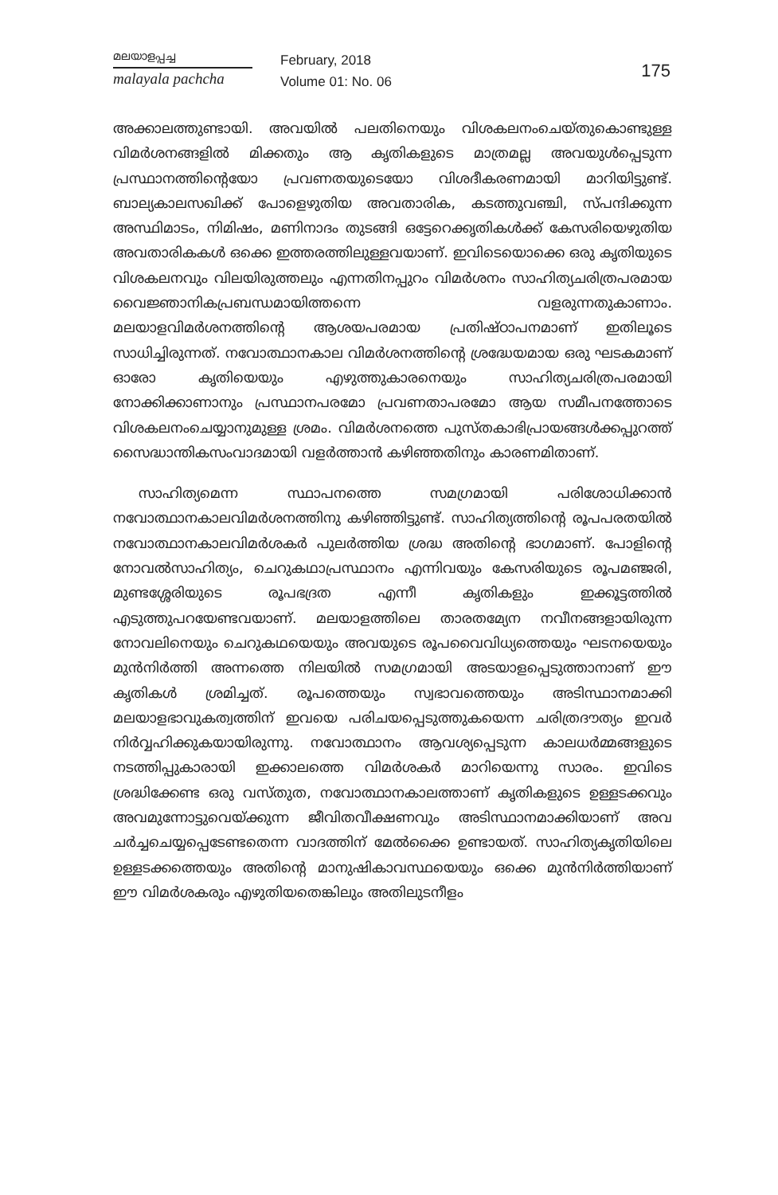മലയാളപ്പച്ച
malayala pachcha
February, 2018
Volume 01: No. 06
175
അക്കാലത്തുണ്ടായി. അവയിൽ പലതിനെയും വിശകലനംചെയ്തുകൊണ്ടുള്ള വിമർശനങ്ങളിൽ മിക്കതും ആ കൃതികളുടെ മാത്രമല്ല അവയുൾപ്പെടുന്ന പ്രസ്ഥാനത്തിന്റെയോ പ്രവണതയുടെയോ വിശദീകരണമായി മാറിയിട്ടുണ്ട്. ബാല്യകാലസഖിക്ക് പോളെഴുതിയ അവതാരിക, കടത്തുവഞ്ചി, സ്പന്ദിക്കുന്ന അസ്ഥിമാടം, നിമിഷം, മണിനാദം തുടങ്ങി ഒട്ടേറെക്കൃതികൾക്ക് കേസരിയെഴുതിയ അവതാരികകൾ ഒക്കെ ഇത്തരത്തിലുള്ളവയാണ്. ഇവിടെയൊക്കെ ഒരു കൃതിയുടെ വിശകലനവും വിലയിരുത്തലും എന്നതിനപ്പുറം വിമർശനം സാഹിത്യചരിത്രപരമായ വൈജ്ഞാനികപ്രബന്ധമായിത്തന്നെ വളരുന്നതുകാണാം. മലയാളവിമർശനത്തിന്റെ ആശയപരമായ പ്രതിഷ്ഠാപനമാണ് ഇതിലൂടെ സാധിച്ചിരുന്നത്. നവോത്ഥാനകാല വിമർശനത്തിന്റെ ശ്രദ്ധേയമായ ഒരു ഘടകമാണ് ഓരോ കൃതിയെയും എഴുത്തുകാരനെയും സാഹിത്യചരിത്രപരമായി നോക്കിക്കാണാനും പ്രസ്ഥാനപരമോ പ്രവണതാപരമോ ആയ സമീപനത്തോടെ വിശകലനംചെയ്യാനുമുള്ള ശ്രമം. വിമർശനത്തെ പുസ്തകാഭിപ്രായങ്ങൾക്കപ്പുറത്ത് സൈദ്ധാന്തികസംവാദമായി വളർത്താൻ കഴിഞ്ഞതിനും കാരണമിതാണ്.
സാഹിത്യമെന്ന സ്ഥാപനത്തെ സമഗ്രമായി പരിശോധിക്കാൻ നവോത്ഥാനകാലവിമർശനത്തിനു കഴിഞ്ഞിട്ടുണ്ട്. സാഹിത്യത്തിന്റെ രൂപപരതയിൽ നവോത്ഥാനകാലവിമർശകർ പുലർത്തിയ ശ്രദ്ധ അതിന്റെ ഭാഗമാണ്. പോളിന്റെ നോവൽസാഹിത്യം, ചെറുകഥാപ്രസ്ഥാനം എന്നിവയും കേസരിയുടെ രൂപമഞ്ജരി, മുണ്ടശ്ശേരിയുടെ രൂപഭദ്രത എന്നീ കൃതികളും ഇക്കൂട്ടത്തിൽ എടുത്തുപറയേണ്ടവയാണ്. മലയാളത്തിലെ താരതമ്യേന നവീനങ്ങളായിരുന്ന നോവലിനെയും ചെറുകഥയെയും അവയുടെ രൂപവൈവിധ്യത്തെയും ഘടനയെയും മുൻനിർത്തി അന്നത്തെ നിലയിൽ സമഗ്രമായി അടയാളപ്പെടുത്താനാണ് ഈ കൃതികൾ ശ്രമിച്ചത്. രൂപത്തെയും സ്വഭാവത്തെയും അടിസ്ഥാനമാക്കി മലയാളഭാവുകത്വത്തിന് ഇവയെ പരിചയപ്പെടുത്തുകയെന്ന ചരിത്രദൗത്യം ഇവർ നിർവ്വഹിക്കുകയായിരുന്നു. നവോത്ഥാനം ആവശ്യപ്പെടുന്ന കാലധർമ്മങ്ങളുടെ നടത്തിപ്പുകാരായി ഇക്കാലത്തെ വിമർശകർ മാറിയെന്നു സാരം. ഇവിടെ ശ്രദ്ധിക്കേണ്ട ഒരു വസ്തുത, നവോത്ഥാനകാലത്താണ് കൃതികളുടെ ഉള്ളടക്കവും അവമുന്നോട്ടുവെയ്ക്കുന്ന ജീവിതവീക്ഷണവും അടിസ്ഥാനമാക്കിയാണ് അവ ചർച്ചചെയ്യപ്പെടേണ്ടതെന്ന വാദത്തിന് മേൽക്കൈ ഉണ്ടായത്. സാഹിത്യകൃതിയിലെ ഉള്ളടക്കത്തെയും അതിന്റെ മാനുഷികാവസ്ഥയെയും ഒക്കെ മുൻനിർത്തിയാണ് ഈ വിമർശകരും എഴുതിയതെങ്കിലും അതിലുടനീളം